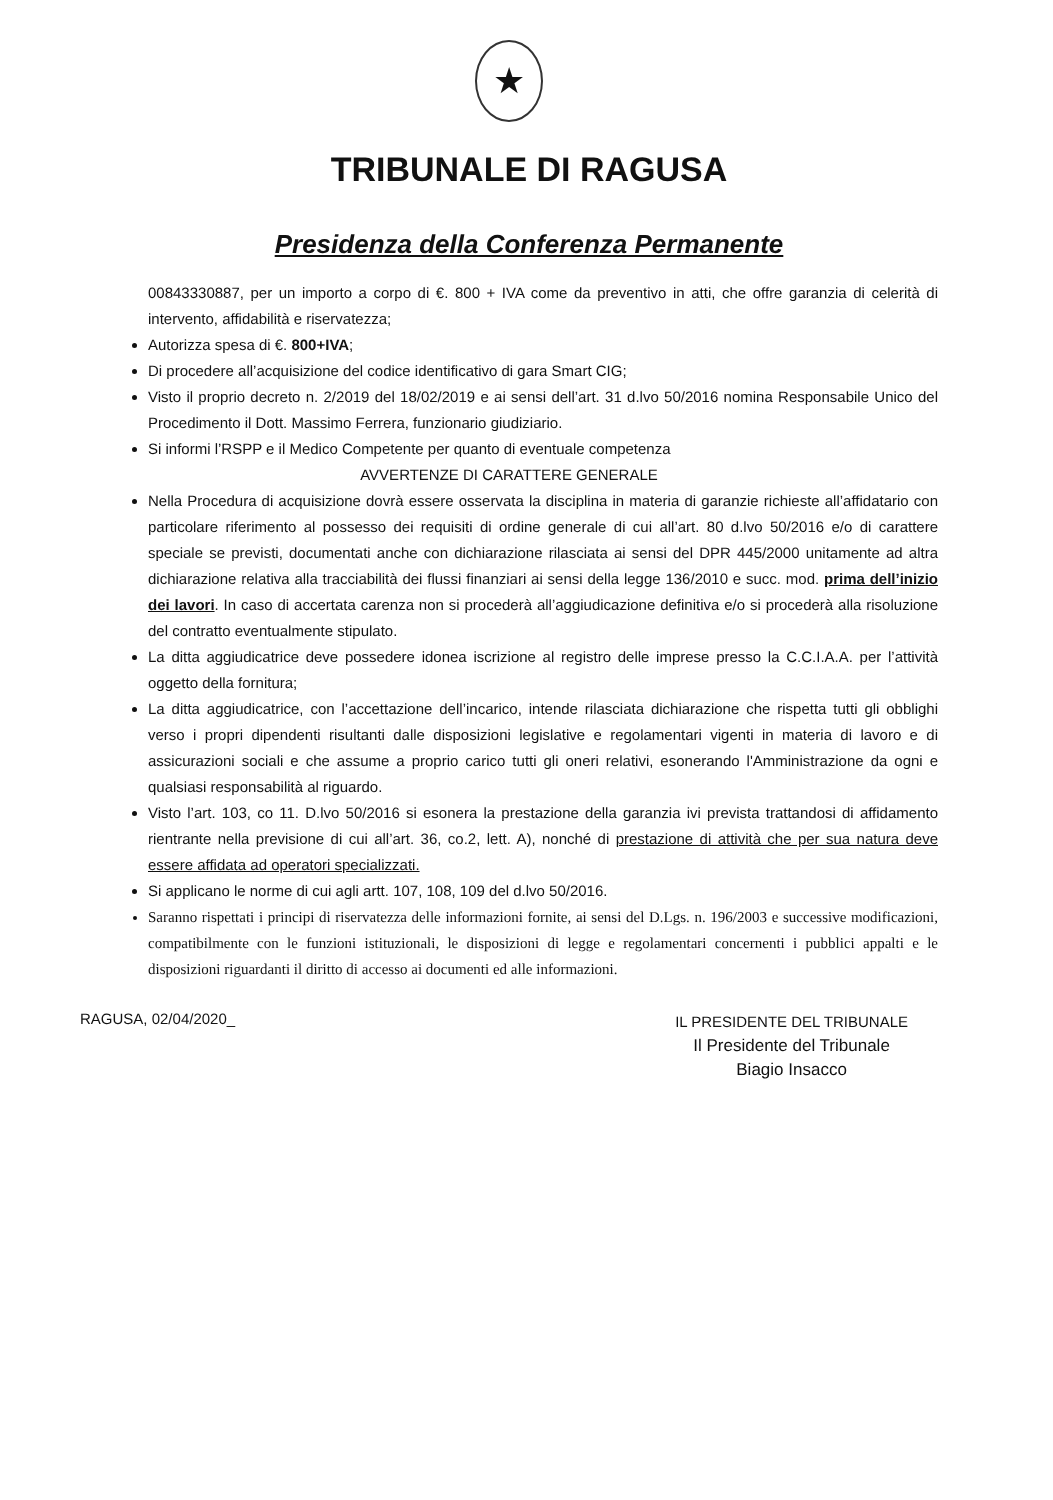★
TRIBUNALE DI RAGUSA
Presidenza della Conferenza Permanente
00843330887, per un importo a corpo di €. 800 + IVA come da preventivo in atti, che offre garanzia di celerità di intervento, affidabilità e riservatezza;
Autorizza spesa di €. 800+IVA;
Di procedere all’acquisizione del codice identificativo di gara Smart CIG;
Visto il proprio decreto n. 2/2019 del 18/02/2019 e ai sensi dell’art. 31 d.lvo 50/2016 nomina Responsabile Unico del Procedimento il Dott. Massimo Ferrera, funzionario giudiziario.
Si informi l’RSPP e il Medico Competente per quanto di eventuale competenza
AVVERTENZE DI CARATTERE GENERALE
Nella Procedura di acquisizione dovrà essere osservata la disciplina in materia di garanzie richieste all’affidatario con particolare riferimento al possesso dei requisiti di ordine generale di cui all’art. 80 d.lvo 50/2016 e/o di carattere speciale se previsti, documentati anche con dichiarazione rilasciata ai sensi del DPR 445/2000 unitamente ad altra dichiarazione relativa alla tracciabilità dei flussi finanziari ai sensi della legge 136/2010 e succ. mod. prima dell’inizio dei lavori. In caso di accertata carenza non si procederà all’aggiudicazione definitiva e/o si procederà alla risoluzione del contratto eventualmente stipulato.
La ditta aggiudicatrice deve possedere idonea iscrizione al registro delle imprese presso la C.C.I.A.A. per l’attività oggetto della fornitura;
La ditta aggiudicatrice, con l’accettazione dell’incarico, intende rilasciata dichiarazione che rispetta tutti gli obblighi verso i propri dipendenti risultanti dalle disposizioni legislative e regolamentari vigenti in materia di lavoro e di assicurazioni sociali e che assume a proprio carico tutti gli oneri relativi, esonerando l'Amministrazione da ogni e qualsiasi responsabilità al riguardo.
Visto l’art. 103, co 11. D.lvo 50/2016 si esonera la prestazione della garanzia ivi prevista trattandosi di affidamento rientrante nella previsione di cui all’art. 36, co.2, lett. A), nonché di prestazione di attività che per sua natura deve essere affidata ad operatori specializzati.
Si applicano le norme di cui agli artt. 107, 108, 109 del d.lvo 50/2016.
Saranno rispettati i principi di riservatezza delle informazioni fornite, ai sensi del D.Lgs. n. 196/2003 e successive modificazioni, compatibilmente con le funzioni istituzionali, le disposizioni di legge e regolamentari concernenti i pubblici appalti e le disposizioni riguardanti il diritto di accesso ai documenti ed alle informazioni.
RAGUSA, 02/04/2020_
IL PRESIDENTE DEL TRIBUNALE
Il Presidente del Tribunale
Biagio Insacco